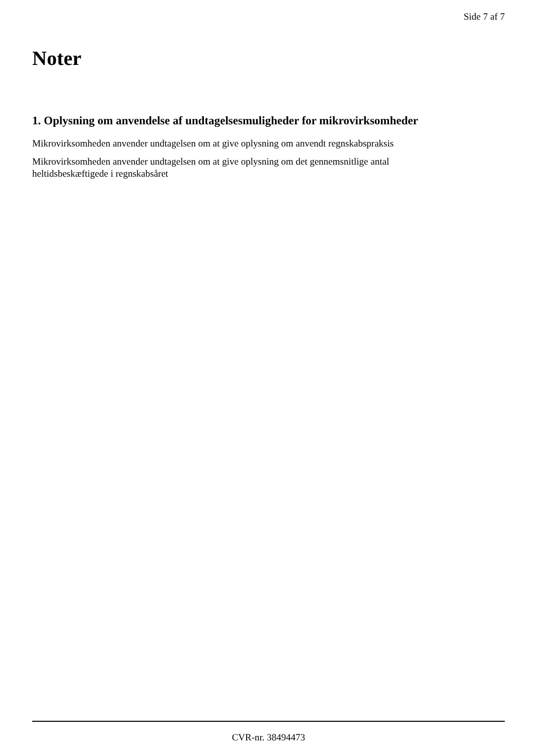Side 7 af 7
Noter
1. Oplysning om anvendelse af undtagelsesmuligheder for mikrovirksomheder
Mikrovirksomheden anvender undtagelsen om at give oplysning om anvendt regnskabspraksis
Mikrovirksomheden anvender undtagelsen om at give oplysning om det gennemsnitlige antal
heltidsbeskæftigede i regnskabsåret
CVR-nr. 38494473